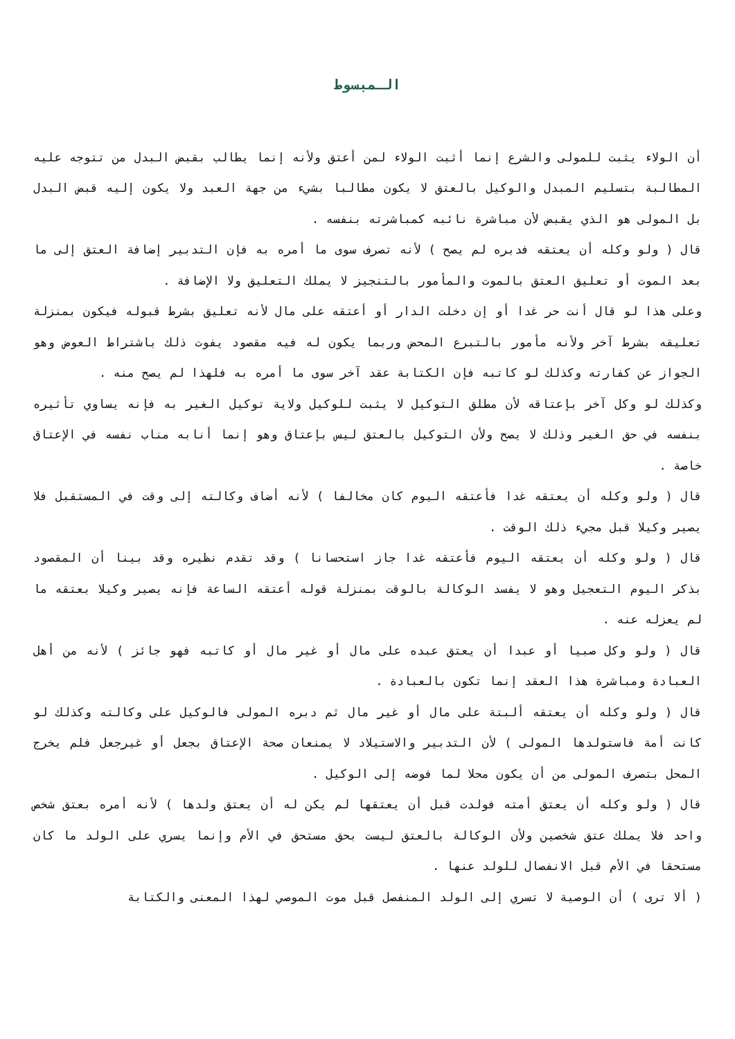الـمبسوط
أن الولاء يثبت للمولى والشرع إنما أثبت الولاء لمن أعتق ولأنه إنما يطالب بقبض البدل من تتوجه عليه المطالبة بتسليم المبدل والوكيل بالعتق لا يكون مطالبا بشيء من جهة العبد ولا يكون إليه قبض البدل بل المولى هو الذي يقبض لأن مباشرة نائبه كمباشرته بنفسه .
قال ( ولو وكله أن يعتقه فدبره لم يصح ) لأنه تصرف سوى ما أمره به فإن التدبير إضافة العتق إلى ما بعد الموت أو تعليق العتق بالموت والمأمور بالتنجيز لا يملك التعليق ولا الإضافة .
وعلى هذا لو قال أنت حر غدا أو إن دخلت الدار أو أعتقه على مال لأنه تعليق بشرط قبوله فيكون بمنزلة تعليقه بشرط آخر ولأنه مأمور بالتبرع المحض وربما يكون له فيه مقصود يفوت ذلك باشتراط العوض وهو الجواز عن كفارته وكذلك لو كاتبه فإن الكتابة عقد آخر سوى ما أمره به فلهذا لم يصح منه .
وكذلك لو وكل آخر بإعتاقه لأن مطلق التوكيل لا يثبت للوكيل ولاية توكيل الغير به فإنه يساوي تأثيره بنفسه في حق الغير وذلك لا يصح ولأن التوكيل بالعتق ليس بإعتاق وهو إنما أنابه مناب نفسه في الإعتاق خاصة .
قال ( ولو وكله أن يعتقه غدا فأعتقه اليوم كان مخالفا ) لأنه أضاف وكالته إلى وقت في المستقبل فلا يصير وكيلا قبل مجيء ذلك الوقت .
قال ( ولو وكله أن يعتقه اليوم فأعتقه غدا جاز استحسانا ) وقد تقدم نظيره وقد بينا أن المقصود بذكر اليوم التعجيل وهو لا يفسد الوكالة بالوقت بمنزلة قوله أعتقه الساعة فإنه يصير وكيلا بعتقه ما لم يعزله عنه .
قال ( ولو وكل صبيا أو عبدا أن يعتق عبده على مال أو غير مال أو كاتبه فهو جائز ) لأنه من أهل العبادة ومباشرة هذا العقد إنما تكون بالعبادة .
قال ( ولو وكله أن يعتقه ألبتة على مال أو غير مال ثم دبره المولى فالوكيل على وكالته وكذلك لو كانت أمة فاستولدها المولى ) لأن التدبير والاستيلاد لا يمنعان صحة الإعتاق بجعل أو غيرجعل فلم يخرج المحل بتصرف المولى من أن يكون محلا لما فوضه إلى الوكيل .
قال ( ولو وكله أن يعتق أمته فولدت قبل أن يعتقها لم يكن له أن يعتق ولدها ) لأنه أمره بعتق شخص واحد فلا يملك عتق شخصين ولأن الوكالة بالعتق ليست بحق مستحق في الأم وإنما يسري على الولد ما كان مستحقا في الأم قبل الانفصال للولد عنها .
( ألا ترى ) أن الوصية لا تسري إلى الولد المنفصل قبل موت الموصي لهذا المعنى والكتابة